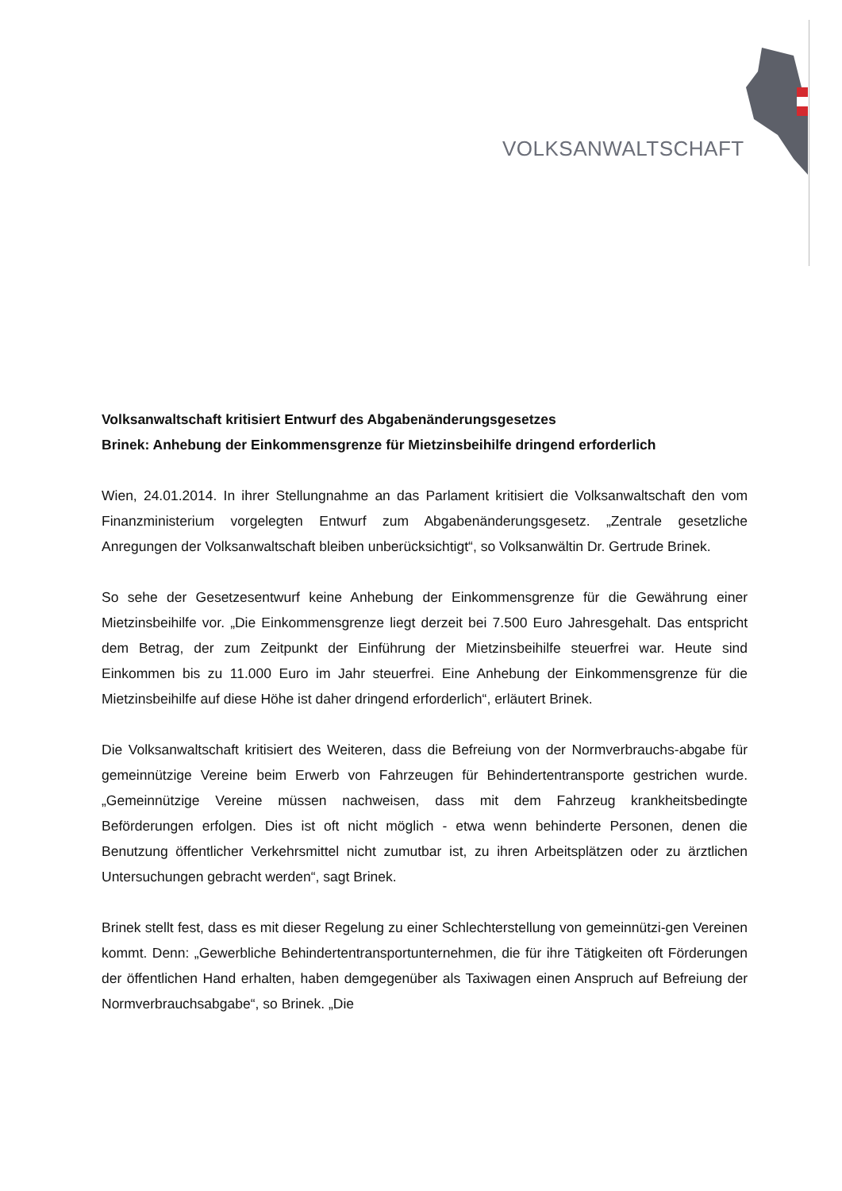VOLKSANWALTSCHAFT
Volksanwaltschaft kritisiert Entwurf des Abgabenänderungsgesetzes
Brinek: Anhebung der Einkommensgrenze für Mietzinsbeihilfe dringend erforderlich
Wien, 24.01.2014. In ihrer Stellungnahme an das Parlament kritisiert die Volksanwaltschaft den vom Finanzministerium vorgelegten Entwurf zum Abgabenänderungsgesetz. „Zentrale gesetzliche Anregungen der Volksanwaltschaft bleiben unberücksichtigt“, so Volksanwältin Dr. Gertrude Brinek.
So sehe der Gesetzesentwurf keine Anhebung der Einkommensgrenze für die Gewährung einer Mietzinsbeihilfe vor. „Die Einkommensgrenze liegt derzeit bei 7.500 Euro Jahresgehalt. Das entspricht dem Betrag, der zum Zeitpunkt der Einführung der Mietzinsbeihilfe steuerfrei war. Heute sind Einkommen bis zu 11.000 Euro im Jahr steuerfrei. Eine Anhebung der Einkommensgrenze für die Mietzinsbeihilfe auf diese Höhe ist daher dringend erforderlich“, erläutert Brinek.
Die Volksanwaltschaft kritisiert des Weiteren, dass die Befreiung von der Normverbrauchs-abgabe für gemeinnützige Vereine beim Erwerb von Fahrzeugen für Behindertentransporte gestrichen wurde. „Gemeinnützige Vereine müssen nachweisen, dass mit dem Fahrzeug krankheitsbedingte Beförderungen erfolgen. Dies ist oft nicht möglich - etwa wenn behinderte Personen, denen die Benutzung öffentlicher Verkehrsmittel nicht zumutbar ist, zu ihren Arbeitsplätzen oder zu ärztlichen Untersuchungen gebracht werden“, sagt Brinek.
Brinek stellt fest, dass es mit dieser Regelung zu einer Schlechterstellung von gemeinnützi-gen Vereinen kommt. Denn: „Gewerbliche Behindertentransportunternehmen, die für ihre Tätigkeiten oft Förderungen der öffentlichen Hand erhalten, haben demgegenüber als Taxiwagen einen Anspruch auf Befreiung der Normverbrauchsabgabe“, so Brinek. „Die